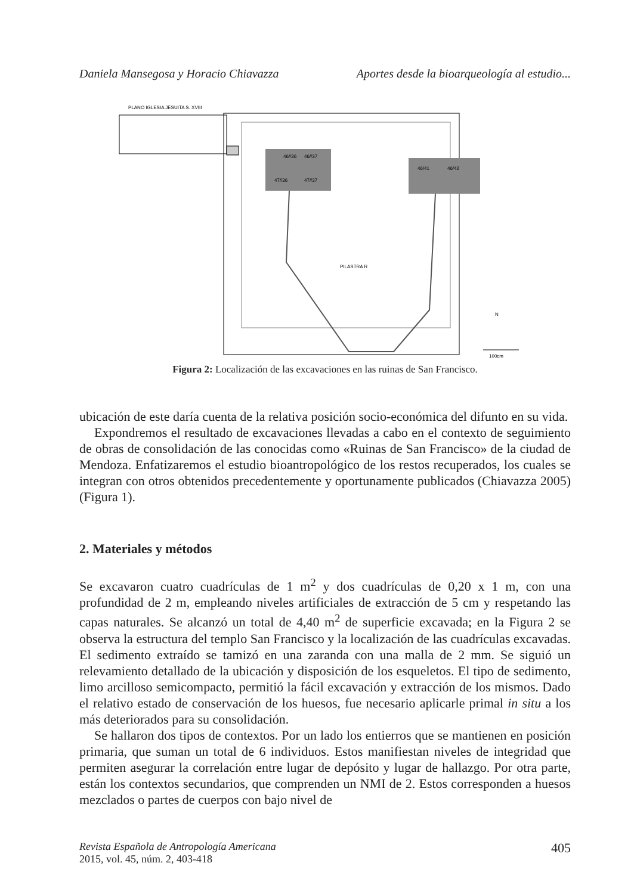Daniela Mansegosa y Horacio Chiavazza Aportes desde la bioarqueología al estudio...
PLANO IGLESIA JESUITA S. XVIII
46//36
46//37
47//36
47//37
46/41
46/42
PILASTRA R
N
100cm
Figura 2: Localización de las excavaciones en las ruinas de San Francisco.
ubicación de este daría cuenta de la relativa posición socio-económica del difunto en su vida.
Expondremos el resultado de excavaciones llevadas a cabo en el contexto de seguimiento de obras de consolidación de las conocidas como «Ruinas de San Francisco» de la ciudad de Mendoza. Enfatizaremos el estudio bioantropológico de los restos recuperados, los cuales se integran con otros obtenidos precedentemente y oportunamente publicados (Chiavazza 2005) (Figura 1).
2. Materiales y métodos
Se excavaron cuatro cuadrículas de 1 m<sup>2</sup> y dos cuadrículas de 0,20 x 1 m, con una profundidad de 2 m, empleando niveles artificiales de extracción de 5 cm y respetando las capas naturales. Se alcanzó un total de 4,40 m<sup>2</sup> de superficie excavada; en la Figura 2 se observa la estructura del templo San Francisco y la localización de las cuadrículas excavadas. El sedimento extraído se tamizó en una zaranda con una malla de 2 mm. Se siguió un relevamiento detallado de la ubicación y disposición de los esqueletos. El tipo de sedimento, limo arcilloso semicompacto, permitió la fácil excavación y extracción de los mismos. Dado el relativo estado de conservación de los huesos, fue necesario aplicarle primal in situ a los más deteriorados para su consolidación.
Se hallaron dos tipos de contextos. Por un lado los entierros que se mantienen en posición primaria, que suman un total de 6 individuos. Estos manifiestan niveles de integridad que permiten asegurar la correlación entre lugar de depósito y lugar de hallazgo. Por otra parte, están los contextos secundarios, que comprenden un NMI de 2. Estos corresponden a huesos mezclados o partes de cuerpos con bajo nivel de
Revista Española de Antropología Americana
2015, vol. 45, núm. 2, 403-418 405